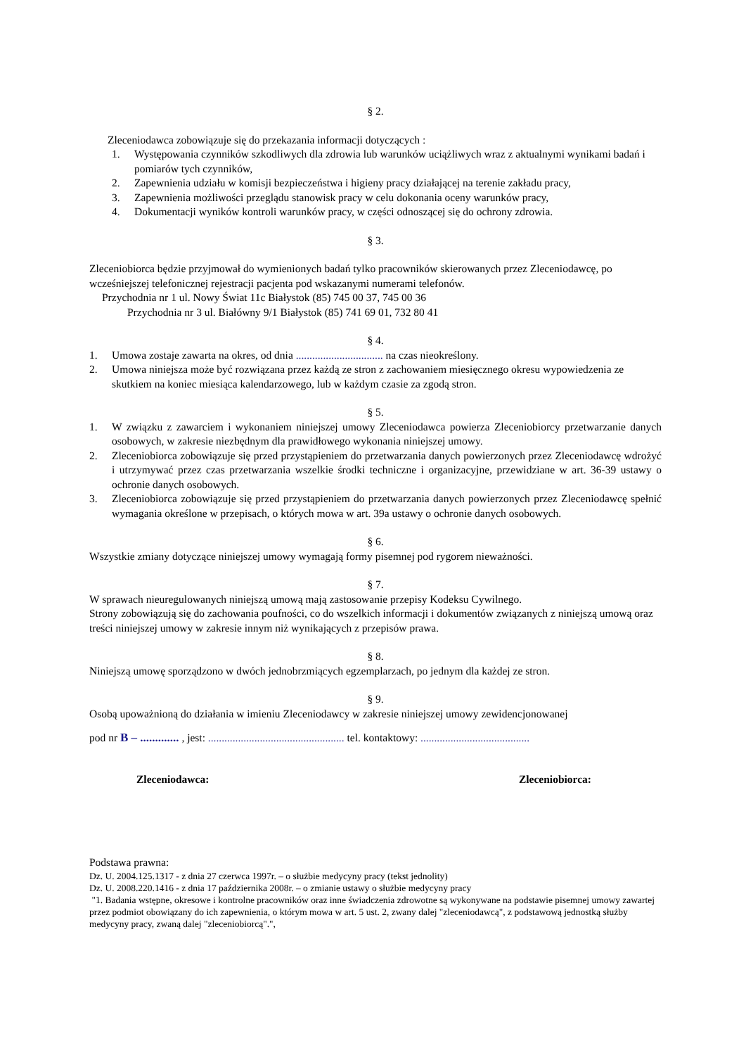§ 2.
Zleceniodawca zobowiązuje się do przekazania informacji dotyczących :
1. Występowania czynników szkodliwych dla zdrowia lub warunków uciążliwych wraz z aktualnymi wynikami badań i pomiarów tych czynników,
2. Zapewnienia udziału w komisji bezpieczeństwa i higieny pracy działającej na terenie zakładu pracy,
3. Zapewnienia możliwości przeglądu stanowisk pracy w celu dokonania oceny warunków pracy,
4. Dokumentacji wyników kontroli warunków pracy, w części odnoszącej się do ochrony zdrowia.
§ 3.
Zleceniobiorca będzie przyjmował do wymienionych badań tylko pracowników skierowanych przez Zleceniodawcę, po wcześniejszej telefonicznej rejestracji pacjenta pod wskazanymi numerami telefonów.
Przychodnia nr 1 ul. Nowy Świat 11c Białystok (85) 745 00 37, 745 00 36
Przychodnia nr 3 ul. Białówny 9/1 Białystok (85) 741 69 01, 732 80 41
§ 4.
1. Umowa zostaje zawarta na okres, od dnia ................................ na czas nieokreślony.
2. Umowa niniejsza może być rozwiązana przez każdą ze stron z zachowaniem miesięcznego okresu wypowiedzenia ze skutkiem na koniec miesiąca kalendarzowego, lub w każdym czasie za zgodą stron.
§ 5.
1. W związku z zawarciem i wykonaniem niniejszej umowy Zleceniodawca powierza Zleceniobiorcy przetwarzanie danych osobowych, w zakresie niezbędnym dla prawidłowego wykonania niniejszej umowy.
2. Zleceniobiorca zobowiązuje się przed przystąpieniem do przetwarzania danych powierzonych przez Zleceniodawcę wdrożyć i utrzymywać przez czas przetwarzania wszelkie środki techniczne i organizacyjne, przewidziane w art. 36-39 ustawy o ochronie danych osobowych.
3. Zleceniobiorca zobowiązuje się przed przystąpieniem do przetwarzania danych powierzonych przez Zleceniodawcę spełnić wymagania określone w przepisach, o których mowa w art. 39a ustawy o ochronie danych osobowych.
§ 6.
Wszystkie zmiany dotyczące niniejszej umowy wymagają formy pisemnej pod rygorem nieważności.
§ 7.
W sprawach nieuregulowanych niniejszą umową mają zastosowanie przepisy Kodeksu Cywilnego.
Strony zobowiązują się do zachowania poufności, co do wszelkich informacji i dokumentów związanych z niniejszą umową oraz treści niniejszej umowy w zakresie innym niż wynikających z przepisów prawa.
§ 8.
Niniejszą umowę sporządzono w dwóch jednobrzmiących egzemplarzach, po jednym dla każdej ze stron.
§ 9.
Osobą upoważnioną do działania w imieniu Zleceniodawcy w zakresie niniejszej umowy zewidencjonowanej
pod nr B – ............. , jest: .................................................. tel. kontaktowy: ........................................
Zleceniodawca: Zleceniobiorca:
Podstawa prawna:
Dz. U. 2004.125.1317 - z dnia 27 czerwca 1997r. – o służbie medycyny pracy (tekst jednolity)
Dz. U. 2008.220.1416 - z dnia 17 października 2008r. – o zmianie ustawy o służbie medycyny pracy
"1. Badania wstępne, okresowe i kontrolne pracowników oraz inne świadczenia zdrowotne są wykonywane na podstawie pisemnej umowy zawartej przez podmiot obowiązany do ich zapewnienia, o którym mowa w art. 5 ust. 2, zwany dalej "zleceniodawcą", z podstawową jednostką służby medycyny pracy, zwaną dalej "zleceniobiorcą".",